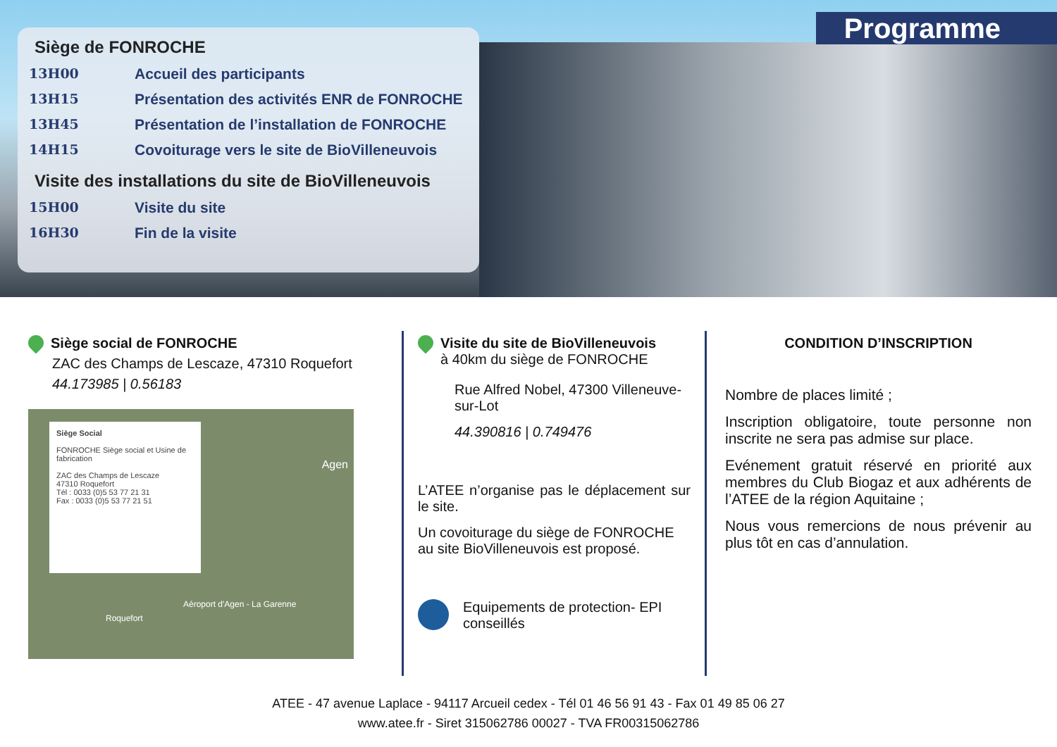Programme
Siège de FONROCHE
13H00 Accueil des participants
13H15 Présentation des activités ENR de FONROCHE
13H45 Présentation de l’installation de FONROCHE
14H15 Covoiturage vers le site de BioVilleneuvois
Visite des installations du site de BioVilleneuvois
15H00 Visite du site
16H30 Fin de la visite
Siège social de FONROCHE
ZAC des Champs de Lescaze, 47310 Roquefort
44.173985 | 0.56183
Siège Social
FONROCHE Siège social et Usine de fabrication
ZAC des Champs de Lescaze
47310 Roquefort
Tél : 0033 (0)5 53 77 21 31
Fax : 0033 (0)5 53 77 21 51
Agen
Roquefort
Aéroport d'Agen - La Garenne
Visite du site de BioVilleneuvois
à 40km du siège de FONROCHE
Rue Alfred Nobel, 47300 Villeneuve-sur-Lot
44.390816 | 0.749476
L’ATEE n’organise pas le déplacement sur le site.
Un covoiturage du siège de FONROCHE au site BioVilleneuvois est proposé.
Equipements de protection- EPI conseillés
CONDITION D’INSCRIPTION
Nombre de places limité ;
Inscription obligatoire, toute personne non inscrite ne sera pas admise sur place.
Evénement gratuit réservé en priorité aux membres du Club Biogaz et aux adhérents de l’ATEE de la région Aquitaine ;
Nous vous remercions de nous prévenir au plus tôt en cas d’annulation.
ATEE - 47 avenue Laplace - 94117 Arcueil cedex - Tél 01 46 56 91 43 - Fax 01 49 85 06 27
www.atee.fr - Siret 315062786 00027 - TVA FR00315062786